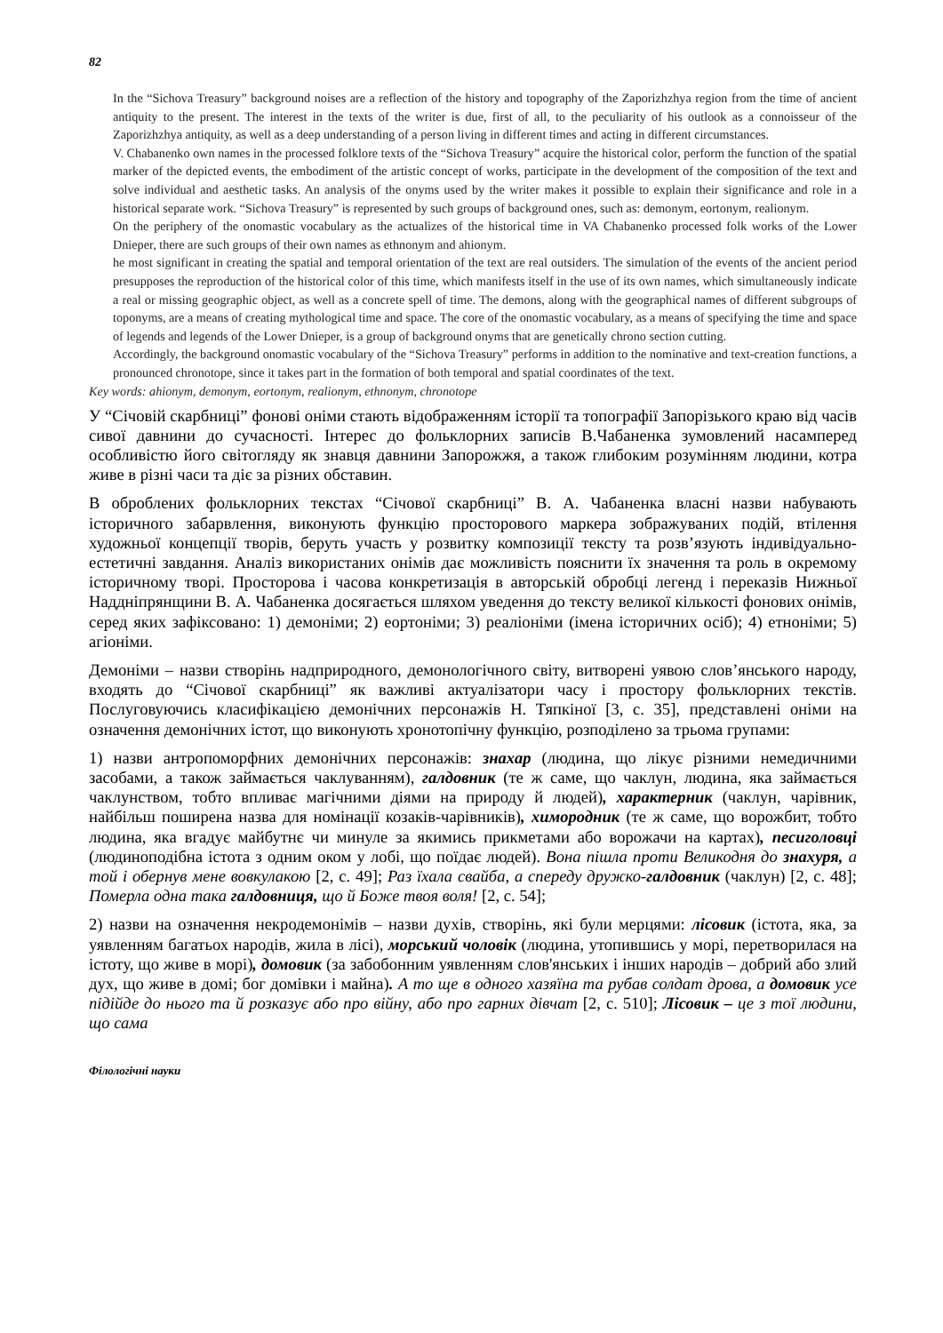82
In the “Sichova Treasury” background noises are a reflection of the history and topography of the Zaporizhzhya region from the time of ancient antiquity to the present. The interest in the texts of the writer is due, first of all, to the peculiarity of his outlook as a connoisseur of the Zaporizhzhya antiquity, as well as a deep understanding of a person living in different times and acting in different circumstances.
V. Chabanenko own names in the processed folklore texts of the “Sichova Treasury” acquire the historical color, perform the function of the spatial marker of the depicted events, the embodiment of the artistic concept of works, participate in the development of the composition of the text and solve individual and aesthetic tasks. An analysis of the onyms used by the writer makes it possible to explain their significance and role in a historical separate work. “Sichova Treasury” is represented by such groups of background ones, such as: demonym, eortonym, realionym.
On the periphery of the onomastic vocabulary as the actualizes of the historical time in VA Chabanenko processed folk works of the Lower Dnieper, there are such groups of their own names as ethnonym and ahionym.
he most significant in creating the spatial and temporal orientation of the text are real outsiders. The simulation of the events of the ancient period presupposes the reproduction of the historical color of this time, which manifests itself in the use of its own names, which simultaneously indicate a real or missing geographic object, as well as a concrete spell of time. The demons, along with the geographical names of different subgroups of toponyms, are a means of creating mythological time and space. The core of the onomastic vocabulary, as a means of specifying the time and space of legends and legends of the Lower Dnieper, is a group of background onyms that are genetically chrono section cutting.
Accordingly, the background onomastic vocabulary of the “Sichova Treasury” performs in addition to the nominative and text-creation functions, a pronounced chronotope, since it takes part in the formation of both temporal and spatial coordinates of the text.
Key words: ahionym, demonym, eortonym, realionym, ethnonym, chronotope
У “Січовій скарбниці” фонові оніми стають відображенням історії та топографії Запорізького краю від часів сивої давнини до сучасності. Інтерес до фольклорних записів В.Чабаненка зумовлений насамперед особливістю його світогляду як знавця давнини Запорожжя, а також глибоким розумінням людини, котра живе в різні часи та діє за різних обставин.
В оброблених фольклорних текстах “Січової скарбниці” В. А. Чабаненка власні назви набувають історичного забарвлення, виконують функцію просторового маркера зображуваних подій, втілення художньої концепції творів, беруть участь у розвитку композиції тексту та розв’язують індивідуально-естетичні завдання. Аналіз використаних онімів дає можливість пояснити їх значення та роль в окремому історичному творі. Просторова і часова конкретизація в авторській обробці легенд і переказів Нижньої Наддніпрянщини В. А. Чабаненка досягається шляхом уведення до тексту великої кількості фонових онімів, серед яких зафіксовано: 1) демоніми; 2) еортоніми; 3) реалioніми (імена історичних осіб); 4) етноніми; 5) агіоніми.
Демоніми – назви створінь надприродного, демонологічного світу, витворені уявою слов’янського народу, входять до “Січової скарбниці” як важливі актуалізатори часу і простору фольклорних текстів. Послуговуючись класифікацією демонічних персонажів Н. Тяпкіної [3, с. 35], представлені оніми на означення демонічних істот, що виконують хронотопічну функцію, розподілено за трьома групами:
1) назви антропоморфних демонічних персонажів: знахар (людина, що лікує різними немедичними засобами, а також займається чаклуванням), галдовник (те ж саме, що чаклун, людина, яка займається чаклунством, тобто впливає магічними діями на природу й людей), характерник (чаклун, чарівник, найбільш поширена назва для номінації козаків-чарівників), химородник (те ж саме, що ворожбит, тобто людина, яка вгадує майбутнє чи минуле за якимись прикметами або ворожачи на картах), песиголовці (людиноподібна істота з одним оком у лобі, що поїдає людей). Вона пішла проти Великодня до знахуря, а той і обернув мене вовкулакою [2, с. 49]; Раз їхала свайба, а спереду дружко-галдовник (чаклун) [2, с. 48]; Померла одна така галдовниця, що й Боже твоя воля! [2, с. 54];
2) назви на означення некродемонімів – назви духів, створінь, які були мерцями: лісовик (істота, яка, за уявленням багатьох народів, жила в лісі), морський чоловік (людина, утопившись у морі, перетворилася на істоту, що живе в морі), домовик (за забобонним уявленням слов'янських і інших народів – добрий або злий дух, що живе в домі; бог домівки і майна). А то ще в одного хазяїна та рубав солдат дрова, а домовик усе підійде до нього та й розказує або про війну, або про гарних дівчат [2, с. 510]; Лісовик – це з тої людини, що сама
Філологічні науки